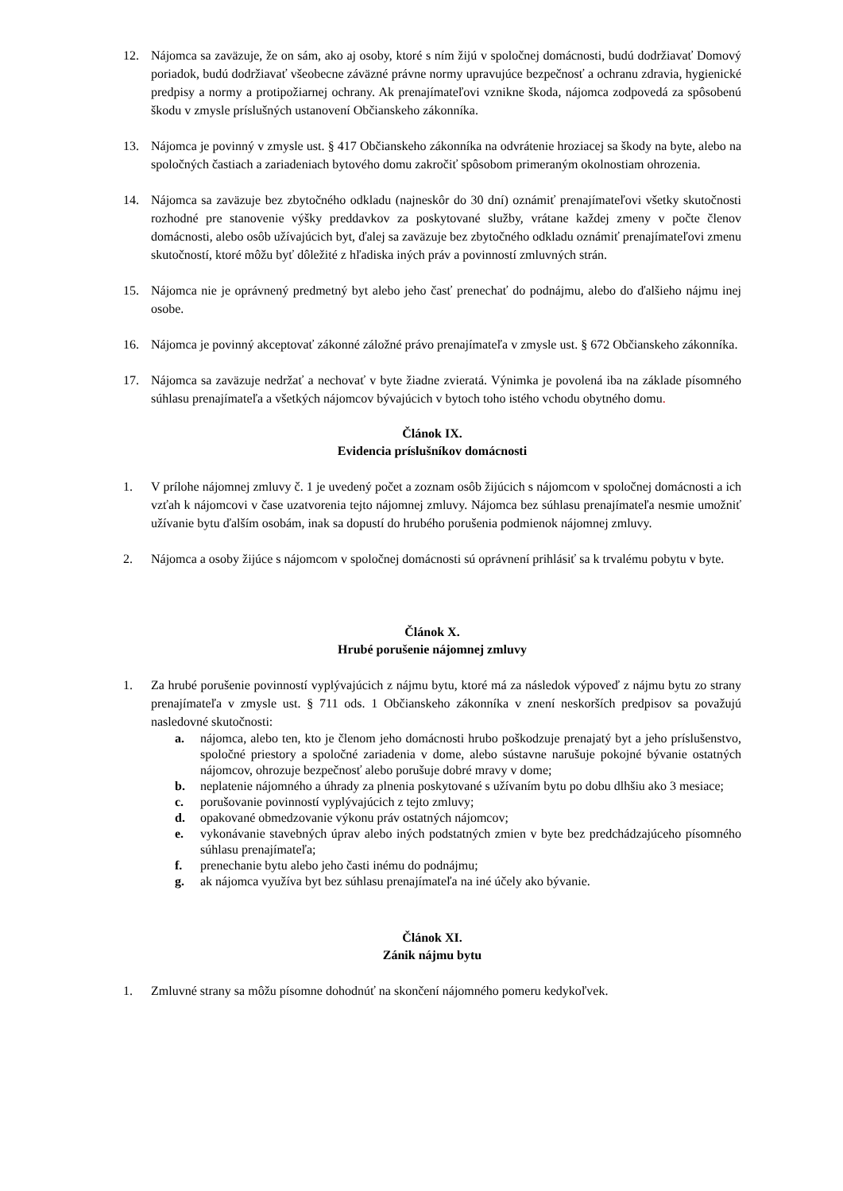12. Nájomca sa zaväzuje, že on sám, ako aj osoby, ktoré s ním žijú v spoločnej domácnosti, budú dodržiavať Domový poriadok, budú dodržiavať všeobecne záväzné právne normy upravujúce bezpečnosť a ochranu zdravia, hygienické predpisy a normy a protipožiarnej ochrany. Ak prenajímateľovi vznikne škoda, nájomca zodpovedá za spôsobenú škodu v zmysle príslušných ustanovení Občianskeho zákonníka.
13. Nájomca je povinný v zmysle ust. § 417 Občianskeho zákonníka na odvrátenie hroziacej sa škody na byte, alebo na spoločných častiach a zariadeniach bytového domu zakročiť spôsobom primeraným okolnostiam ohrozenia.
14. Nájomca sa zaväzuje bez zbytočného odkladu (najneskôr do 30 dní) oznámiť prenajímateľovi všetky skutočnosti rozhodné pre stanovenie výšky preddavkov za poskytované služby, vrátane každej zmeny v počte členov domácnosti, alebo osôb užívajúcich byt, ďalej sa zaväzuje bez zbytočného odkladu oznámiť prenajímateľovi zmenu skutočností, ktoré môžu byť dôležité z hľadiska iných práv a povinností zmluvných strán.
15. Nájomca nie je oprávnený predmetný byt alebo jeho časť prenechať do podnájmu, alebo do ďalšieho nájmu inej osobe.
16. Nájomca je povinný akceptovať zákonné záložné právo prenajímateľa v zmysle ust. § 672 Občianskeho zákonníka.
17. Nájomca sa zaväzuje nedržať a nechovať v byte žiadne zvieratá. Výnimka je povolená iba na základe písomného súhlasu prenajímateľa a všetkých nájomcov bývajúcich v bytoch toho istého vchodu obytného domu.
Článok IX.
Evidencia príslušníkov domácnosti
1. V prílohe nájomnej zmluvy č. 1 je uvedený počet a zoznam osôb žijúcich s nájomcom v spoločnej domácnosti a ich vzťah k nájomcovi v čase uzatvorenia tejto nájomnej zmluvy. Nájomca bez súhlasu prenajímateľa nesmie umožniť užívanie bytu ďalším osobám, inak sa dopustí do hrubého porušenia podmienok nájomnej zmluvy.
2. Nájomca a osoby žijúce s nájomcom v spoločnej domácnosti sú oprávnení prihlásiť sa k trvalému pobytu v byte.
Článok X.
Hrubé porušenie nájomnej zmluvy
1. Za hrubé porušenie povinností vyplývajúcich z nájmu bytu, ktoré má za následok výpoveď z nájmu bytu zo strany prenajímateľa v zmysle ust. § 711 ods. 1 Občianskeho zákonníka v znení neskorších predpisov sa považujú nasledovné skutočnosti:
a. nájomca, alebo ten, kto je členom jeho domácnosti hrubo poškodzuje prenajatý byt a jeho príslušenstvo, spoločné priestory a spoločné zariadenia v dome, alebo sústavne narušuje pokojné bývanie ostatných nájomcov, ohrozuje bezpečnosť alebo porušuje dobré mravy v dome;
b. neplatenie nájomného a úhrady za plnenia poskytované s užívaním bytu po dobu dlhšiu ako 3 mesiace;
c. porušovanie povinností vyplývajúcich z tejto zmluvy;
d. opakované obmedzovanie výkonu práv ostatných nájomcov;
e. vykonávanie stavebných úprav alebo iných podstatných zmien v byte bez predchádzajúceho písomného súhlasu prenajímateľa;
f. prenechanie bytu alebo jeho časti inému do podnájmu;
g. ak nájomca využíva byt bez súhlasu prenajímateľa na iné účely ako bývanie.
Článok XI.
Zánik nájmu bytu
1. Zmluvné strany sa môžu písomne dohodnúť na skončení nájomného pomeru kedykoľvek.